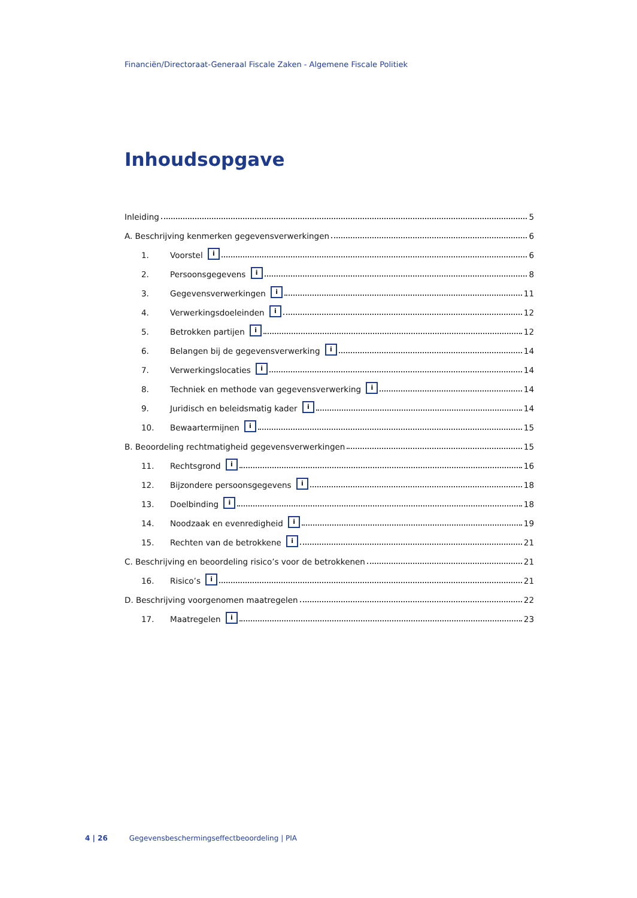Financiën/Directoraat-Generaal Fiscale Zaken - Algemene Fiscale Politiek
Inhoudsopgave
Inleiding 5
A. Beschrijving kenmerken gegevensverwerkingen 6
1. Voorstel i 6
2. Persoonsgegevens i 8
3. Gegevensverwerkingen i 11
4. Verwerkingsdoeleinden i 12
5. Betrokken partijen i 12
6. Belangen bij de gegevensverwerking i 14
7. Verwerkingslocaties i 14
8. Techniek en methode van gegevensverwerking i 14
9. Juridisch en beleidsmatig kader i 14
10. Bewaartermijnen i 15
B. Beoordeling rechtmatigheid gegevensverwerkingen 15
11. Rechtsgrond i 16
12. Bijzondere persoonsgegevens i 18
13. Doelbinding i 18
14. Noodzaak en evenredigheid i 19
15. Rechten van de betrokkene i 21
C. Beschrijving en beoordeling risico’s voor de betrokkenen 21
16. Risico’s i 21
D. Beschrijving voorgenomen maatregelen 22
17. Maatregelen i 23
4 | 26 Gegevensbeschermingseffectbeoordeling | PIA